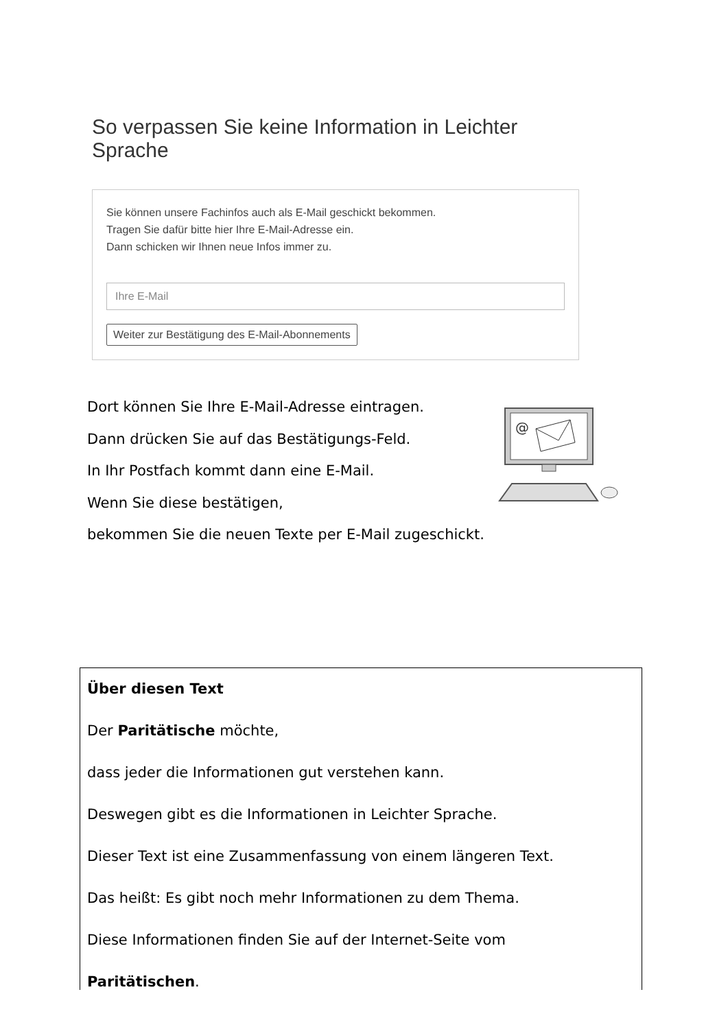So verpassen Sie keine Information in Leichter Sprache
Sie können unsere Fachinfos auch als E-Mail geschickt bekommen.
Tragen Sie dafür bitte hier Ihre E-Mail-Adresse ein.
Dann schicken wir Ihnen neue Infos immer zu.
Ihre E-Mail
Weiter zur Bestätigung des E-Mail-Abonnements
Dort können Sie Ihre E-Mail-Adresse eintragen.
Dann drücken Sie auf das Bestätigungs-Feld.
In Ihr Postfach kommt dann eine E-Mail.
Wenn Sie diese bestätigen,
bekommen Sie die neuen Texte per E-Mail zugeschickt.
@
Über diesen Text
Der Paritätische möchte,
dass jeder die Informationen gut verstehen kann.
Deswegen gibt es die Informationen in Leichter Sprache.
Dieser Text ist eine Zusammenfassung von einem längeren Text.
Das heißt: Es gibt noch mehr Informationen zu dem Thema.
Diese Informationen finden Sie auf der Internet-Seite vom
Paritätischen.